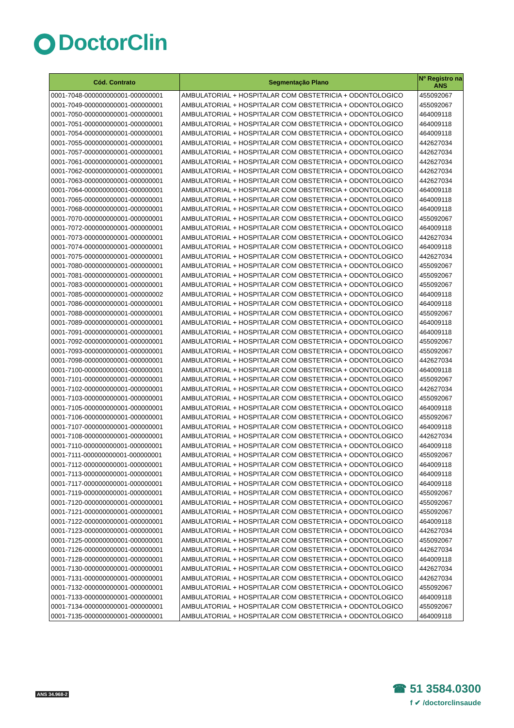DoctorClin
| Cód. Contrato | Segmentação Plano | Nº Registro na ANS |
| --- | --- | --- |
| 0001-7048-000000000001-000000001 | AMBULATORIAL + HOSPITALAR COM OBSTETRICIA + ODONTOLOGICO | 455092067 |
| 0001-7049-000000000001-000000001 | AMBULATORIAL + HOSPITALAR COM OBSTETRICIA + ODONTOLOGICO | 455092067 |
| 0001-7050-000000000001-000000001 | AMBULATORIAL + HOSPITALAR COM OBSTETRICIA + ODONTOLOGICO | 464009118 |
| 0001-7051-000000000001-000000001 | AMBULATORIAL + HOSPITALAR COM OBSTETRICIA + ODONTOLOGICO | 464009118 |
| 0001-7054-000000000001-000000001 | AMBULATORIAL + HOSPITALAR COM OBSTETRICIA + ODONTOLOGICO | 464009118 |
| 0001-7055-000000000001-000000001 | AMBULATORIAL + HOSPITALAR COM OBSTETRICIA + ODONTOLOGICO | 442627034 |
| 0001-7057-000000000001-000000001 | AMBULATORIAL + HOSPITALAR COM OBSTETRICIA + ODONTOLOGICO | 442627034 |
| 0001-7061-000000000001-000000001 | AMBULATORIAL + HOSPITALAR COM OBSTETRICIA + ODONTOLOGICO | 442627034 |
| 0001-7062-000000000001-000000001 | AMBULATORIAL + HOSPITALAR COM OBSTETRICIA + ODONTOLOGICO | 442627034 |
| 0001-7063-000000000001-000000001 | AMBULATORIAL + HOSPITALAR COM OBSTETRICIA + ODONTOLOGICO | 442627034 |
| 0001-7064-000000000001-000000001 | AMBULATORIAL + HOSPITALAR COM OBSTETRICIA + ODONTOLOGICO | 464009118 |
| 0001-7065-000000000001-000000001 | AMBULATORIAL + HOSPITALAR COM OBSTETRICIA + ODONTOLOGICO | 464009118 |
| 0001-7068-000000000001-000000001 | AMBULATORIAL + HOSPITALAR COM OBSTETRICIA + ODONTOLOGICO | 464009118 |
| 0001-7070-000000000001-000000001 | AMBULATORIAL + HOSPITALAR COM OBSTETRICIA + ODONTOLOGICO | 455092067 |
| 0001-7072-000000000001-000000001 | AMBULATORIAL + HOSPITALAR COM OBSTETRICIA + ODONTOLOGICO | 464009118 |
| 0001-7073-000000000001-000000001 | AMBULATORIAL + HOSPITALAR COM OBSTETRICIA + ODONTOLOGICO | 442627034 |
| 0001-7074-000000000001-000000001 | AMBULATORIAL + HOSPITALAR COM OBSTETRICIA + ODONTOLOGICO | 464009118 |
| 0001-7075-000000000001-000000001 | AMBULATORIAL + HOSPITALAR COM OBSTETRICIA + ODONTOLOGICO | 442627034 |
| 0001-7080-000000000001-000000001 | AMBULATORIAL + HOSPITALAR COM OBSTETRICIA + ODONTOLOGICO | 455092067 |
| 0001-7081-000000000001-000000001 | AMBULATORIAL + HOSPITALAR COM OBSTETRICIA + ODONTOLOGICO | 455092067 |
| 0001-7083-000000000001-000000001 | AMBULATORIAL + HOSPITALAR COM OBSTETRICIA + ODONTOLOGICO | 455092067 |
| 0001-7085-000000000001-000000002 | AMBULATORIAL + HOSPITALAR COM OBSTETRICIA + ODONTOLOGICO | 464009118 |
| 0001-7086-000000000001-000000001 | AMBULATORIAL + HOSPITALAR COM OBSTETRICIA + ODONTOLOGICO | 464009118 |
| 0001-7088-000000000001-000000001 | AMBULATORIAL + HOSPITALAR COM OBSTETRICIA + ODONTOLOGICO | 455092067 |
| 0001-7089-000000000001-000000001 | AMBULATORIAL + HOSPITALAR COM OBSTETRICIA + ODONTOLOGICO | 464009118 |
| 0001-7091-000000000001-000000001 | AMBULATORIAL + HOSPITALAR COM OBSTETRICIA + ODONTOLOGICO | 464009118 |
| 0001-7092-000000000001-000000001 | AMBULATORIAL + HOSPITALAR COM OBSTETRICIA + ODONTOLOGICO | 455092067 |
| 0001-7093-000000000001-000000001 | AMBULATORIAL + HOSPITALAR COM OBSTETRICIA + ODONTOLOGICO | 455092067 |
| 0001-7098-000000000001-000000001 | AMBULATORIAL + HOSPITALAR COM OBSTETRICIA + ODONTOLOGICO | 442627034 |
| 0001-7100-000000000001-000000001 | AMBULATORIAL + HOSPITALAR COM OBSTETRICIA + ODONTOLOGICO | 464009118 |
| 0001-7101-000000000001-000000001 | AMBULATORIAL + HOSPITALAR COM OBSTETRICIA + ODONTOLOGICO | 455092067 |
| 0001-7102-000000000001-000000001 | AMBULATORIAL + HOSPITALAR COM OBSTETRICIA + ODONTOLOGICO | 442627034 |
| 0001-7103-000000000001-000000001 | AMBULATORIAL + HOSPITALAR COM OBSTETRICIA + ODONTOLOGICO | 455092067 |
| 0001-7105-000000000001-000000001 | AMBULATORIAL + HOSPITALAR COM OBSTETRICIA + ODONTOLOGICO | 464009118 |
| 0001-7106-000000000001-000000001 | AMBULATORIAL + HOSPITALAR COM OBSTETRICIA + ODONTOLOGICO | 455092067 |
| 0001-7107-000000000001-000000001 | AMBULATORIAL + HOSPITALAR COM OBSTETRICIA + ODONTOLOGICO | 464009118 |
| 0001-7108-000000000001-000000001 | AMBULATORIAL + HOSPITALAR COM OBSTETRICIA + ODONTOLOGICO | 442627034 |
| 0001-7110-000000000001-000000001 | AMBULATORIAL + HOSPITALAR COM OBSTETRICIA + ODONTOLOGICO | 464009118 |
| 0001-7111-000000000001-000000001 | AMBULATORIAL + HOSPITALAR COM OBSTETRICIA + ODONTOLOGICO | 455092067 |
| 0001-7112-000000000001-000000001 | AMBULATORIAL + HOSPITALAR COM OBSTETRICIA + ODONTOLOGICO | 464009118 |
| 0001-7113-000000000001-000000001 | AMBULATORIAL + HOSPITALAR COM OBSTETRICIA + ODONTOLOGICO | 464009118 |
| 0001-7117-000000000001-000000001 | AMBULATORIAL + HOSPITALAR COM OBSTETRICIA + ODONTOLOGICO | 464009118 |
| 0001-7119-000000000001-000000001 | AMBULATORIAL + HOSPITALAR COM OBSTETRICIA + ODONTOLOGICO | 455092067 |
| 0001-7120-000000000001-000000001 | AMBULATORIAL + HOSPITALAR COM OBSTETRICIA + ODONTOLOGICO | 455092067 |
| 0001-7121-000000000001-000000001 | AMBULATORIAL + HOSPITALAR COM OBSTETRICIA + ODONTOLOGICO | 455092067 |
| 0001-7122-000000000001-000000001 | AMBULATORIAL + HOSPITALAR COM OBSTETRICIA + ODONTOLOGICO | 464009118 |
| 0001-7123-000000000001-000000001 | AMBULATORIAL + HOSPITALAR COM OBSTETRICIA + ODONTOLOGICO | 442627034 |
| 0001-7125-000000000001-000000001 | AMBULATORIAL + HOSPITALAR COM OBSTETRICIA + ODONTOLOGICO | 455092067 |
| 0001-7126-000000000001-000000001 | AMBULATORIAL + HOSPITALAR COM OBSTETRICIA + ODONTOLOGICO | 442627034 |
| 0001-7128-000000000001-000000001 | AMBULATORIAL + HOSPITALAR COM OBSTETRICIA + ODONTOLOGICO | 464009118 |
| 0001-7130-000000000001-000000001 | AMBULATORIAL + HOSPITALAR COM OBSTETRICIA + ODONTOLOGICO | 442627034 |
| 0001-7131-000000000001-000000001 | AMBULATORIAL + HOSPITALAR COM OBSTETRICIA + ODONTOLOGICO | 442627034 |
| 0001-7132-000000000001-000000001 | AMBULATORIAL + HOSPITALAR COM OBSTETRICIA + ODONTOLOGICO | 455092067 |
| 0001-7133-000000000001-000000001 | AMBULATORIAL + HOSPITALAR COM OBSTETRICIA + ODONTOLOGICO | 464009118 |
| 0001-7134-000000000001-000000001 | AMBULATORIAL + HOSPITALAR COM OBSTETRICIA + ODONTOLOGICO | 455092067 |
| 0001-7135-000000000001-000000001 | AMBULATORIAL + HOSPITALAR COM OBSTETRICIA + ODONTOLOGICO | 464009118 |
ANS 34.968-2
☎ 51 3584.0300
f ✔ /doctorclinsaude